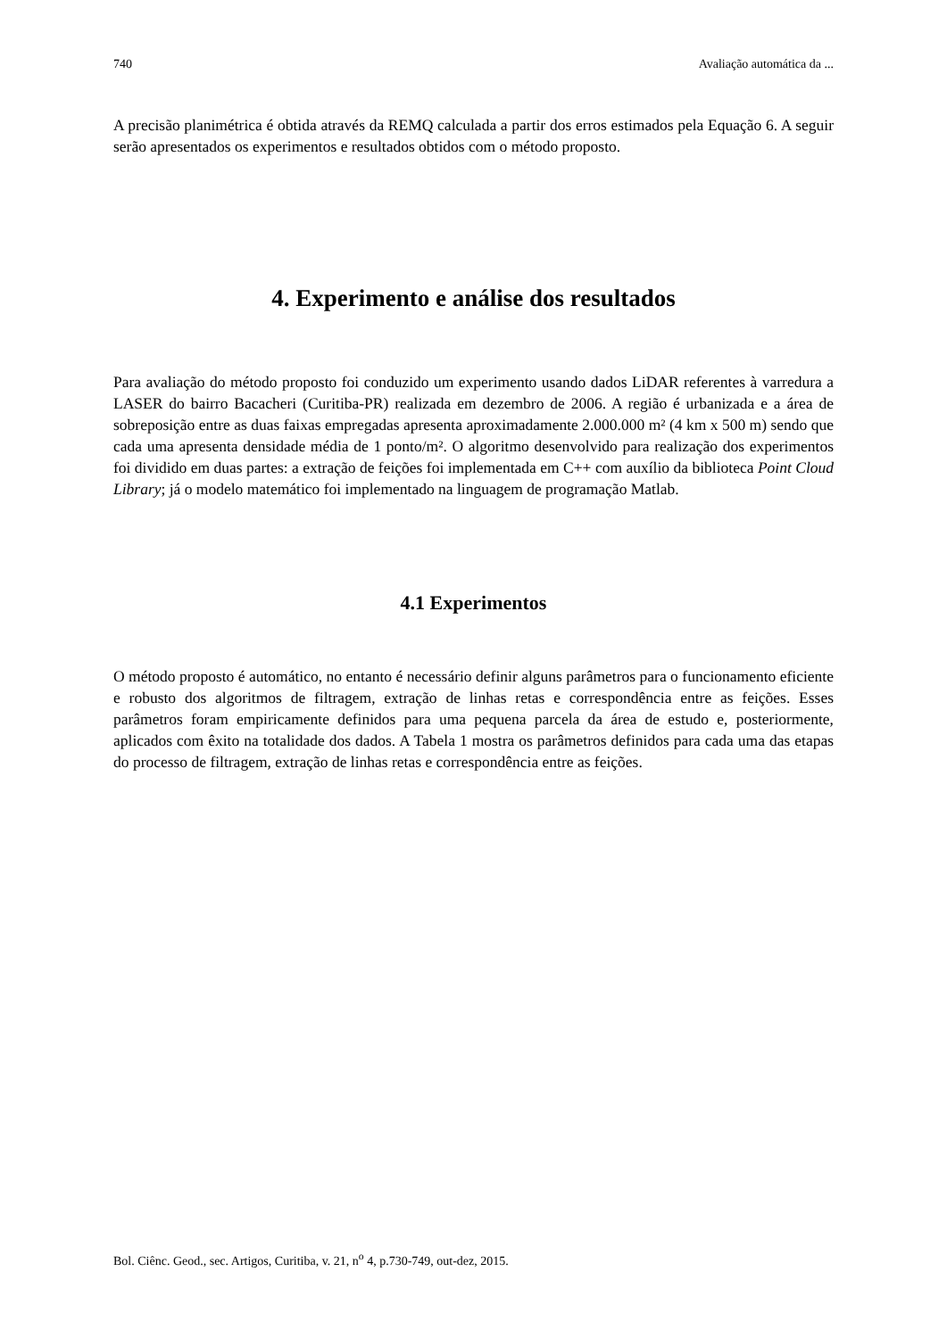740 Avaliação automática da ...
A precisão planimétrica é obtida através da REMQ calculada a partir dos erros estimados pela Equação 6. A seguir serão apresentados os experimentos e resultados obtidos com o método proposto.
4. Experimento e análise dos resultados
Para avaliação do método proposto foi conduzido um experimento usando dados LiDAR referentes à varredura a LASER do bairro Bacacheri (Curitiba-PR) realizada em dezembro de 2006. A região é urbanizada e a área de sobreposição entre as duas faixas empregadas apresenta aproximadamente 2.000.000 m² (4 km x 500 m) sendo que cada uma apresenta densidade média de 1 ponto/m². O algoritmo desenvolvido para realização dos experimentos foi dividido em duas partes: a extração de feições foi implementada em C++ com auxílio da biblioteca Point Cloud Library; já o modelo matemático foi implementado na linguagem de programação Matlab.
4.1 Experimentos
O método proposto é automático, no entanto é necessário definir alguns parâmetros para o funcionamento eficiente e robusto dos algoritmos de filtragem, extração de linhas retas e correspondência entre as feições. Esses parâmetros foram empiricamente definidos para uma pequena parcela da área de estudo e, posteriormente, aplicados com êxito na totalidade dos dados. A Tabela 1 mostra os parâmetros definidos para cada uma das etapas do processo de filtragem, extração de linhas retas e correspondência entre as feições.
Bol. Ciênc. Geod., sec. Artigos, Curitiba, v. 21, n<sup>o</sup> 4, p.730-749, out-dez, 2015.